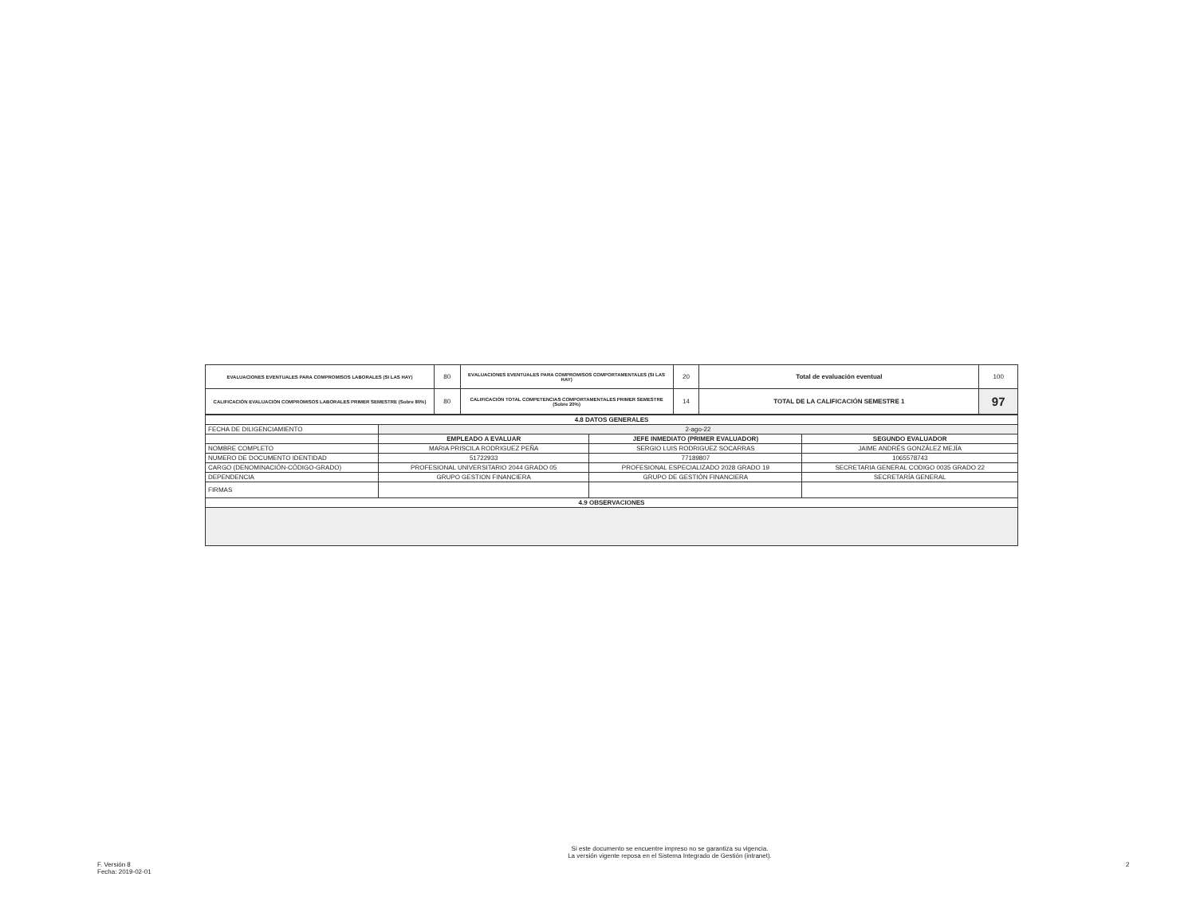| EVALUACIONES EVENTUALES PARA COMPROMISOS LABORALES (SI LAS HAY) | 80 | EVALUACIONES EVENTUALES PARA COMPROMISOS COMPORTAMENTALES (SI LAS HAY) | 20 | Total de evaluación eventual | 100 |
| CALIFICACIÓN EVALUACIÓN COMPROMISOS LABORALES PRIMER SEMESTRE (Sobre 80%) | 80 | CALIFICACIÓN TOTAL COMPETENCIAS COMPORTAMENTALES PRIMER SEMESTRE (Sobre 20%) | 14 | TOTAL DE LA CALIFICACIÓN SEMESTRE 1 | 97 |
| 4.8 DATOS GENERALES | | | |
| FECHA DE DILIGENCIAMIENTO | 2-ago-22 | | |
| | EMPLEADO A EVALUAR | JEFE INMEDIATO (PRIMER EVALUADOR) | SEGUNDO EVALUADOR |
| NOMBRE COMPLETO | MARIA PRISCILA RODRIGUEZ PEÑA | SERGIO LUIS RODRIGUEZ SOCARRAS | JAIME ANDRÉS GONZÁLEZ MEJÍA |
| NUMERO DE DOCUMENTO IDENTIDAD | 51722933 | 77189807 | 1065578743 |
| CARGO (DENOMINACIÓN-CÓDIGO-GRADO) | PROFESIONAL UNIVERSITARIO 2044 GRADO 05 | PROFESIONAL ESPECIALIZADO 2028 GRADO 19 | SECRETARIA GENERAL CODIGO 0035 GRADO 22 |
| DEPENDENCIA | GRUPO GESTION FINANCIERA | GRUPO DE GESTIÓN FINANCIERA | SECRETARÍA GENERAL |
| FIRMAS | | | |
| 4.9 OBSERVACIONES | | | |
F. Versión 8
Fecha: 2019-02-01
Si este documento se encuentre impreso no se garantiza su vigencia.
La versión vigente reposa en el Sistema Integrado de Gestión (intranet).
2